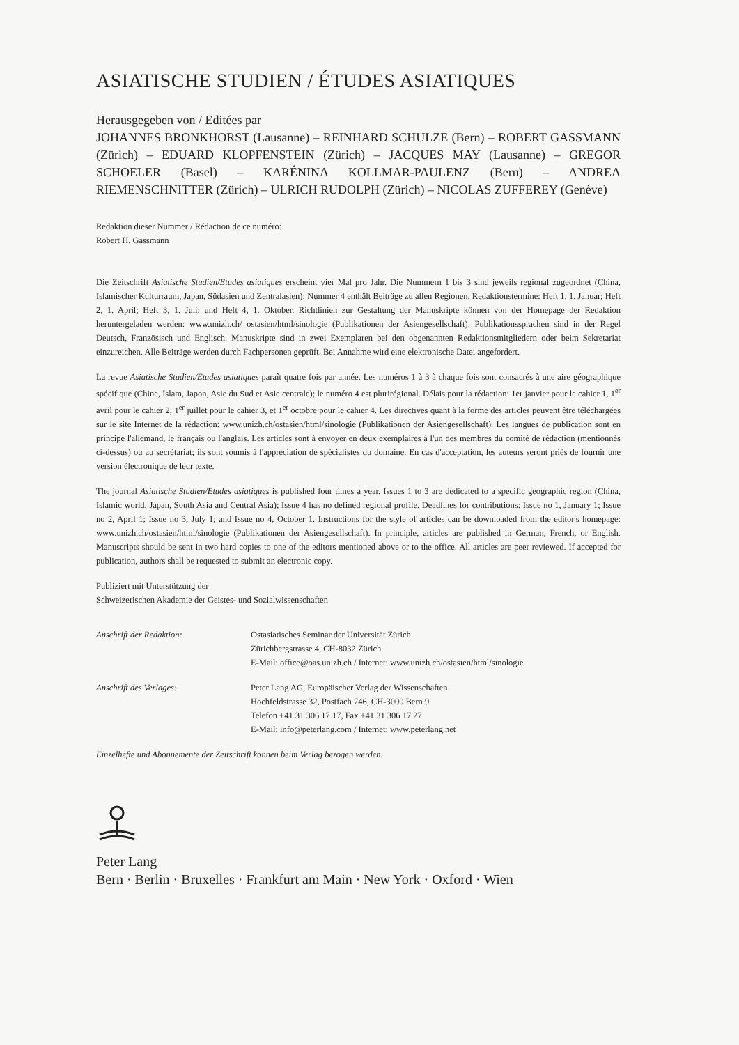ASIATISCHE STUDIEN / ÉTUDES ASIATIQUES
Herausgegeben von / Editées par
JOHANNES BRONKHORST (Lausanne) – REINHARD SCHULZE (Bern) – ROBERT GASSMANN (Zürich) – EDUARD KLOPFENSTEIN (Zürich) – JACQUES MAY (Lausanne) – GREGOR SCHOELER (Basel) – KARÉNINA KOLLMAR-PAULENZ (Bern) – ANDREA RIEMENSCHNITTER (Zürich) – ULRICH RUDOLPH (Zürich) – NICOLAS ZUFFEREY (Genève)
Redaktion dieser Nummer / Rédaction de ce numéro:
Robert H. Gassmann
Die Zeitschrift Asiatische Studien/Etudes asiatiques erscheint vier Mal pro Jahr. Die Nummern 1 bis 3 sind jeweils regional zugeordnet (China, Islamischer Kulturraum, Japan, Südasien und Zentralasien); Nummer 4 enthält Beiträge zu allen Regionen. Redaktionstermine: Heft 1, 1. Januar; Heft 2, 1. April; Heft 3, 1. Juli; und Heft 4, 1. Oktober. Richtlinien zur Gestaltung der Manuskripte können von der Homepage der Redaktion heruntergeladen werden: www.unizh.ch/ ostasien/html/sinologie (Publikationen der Asiengesellschaft). Publikationssprachen sind in der Regel Deutsch, Französisch und Englisch. Manuskripte sind in zwei Exemplaren bei den obgenannten Redaktionsmitgliedern oder beim Sekretariat einzureichen. Alle Beiträge werden durch Fachpersonen geprüft. Bei Annahme wird eine elektronische Datei angefordert.
La revue Asiatische Studien/Etudes asiatiques paraît quatre fois par année. Les numéros 1 à 3 à chaque fois sont consacrés à une aire géographique spécifique (Chine, Islam, Japon, Asie du Sud et Asie centrale); le numéro 4 est plurirégional. Délais pour la rédaction: 1er janvier pour le cahier 1, 1<sup>er</sup> avril pour le cahier 2, 1<sup>er</sup> juillet pour le cahier 3, et 1<sup>er</sup> octobre pour le cahier 4. Les directives quant à la forme des articles peuvent être téléchargées sur le site Internet de la rédaction: www.unizh.ch/ostasien/html/sinologie (Publikationen der Asiengesellschaft). Les langues de publication sont en principe l'allemand, le français ou l'anglais. Les articles sont à envoyer en deux exemplaires à l'un des membres du comité de rédaction (mentionnés ci-dessus) ou au secrétariat; ils sont soumis à l'appréciation de spécialistes du domaine. En cas d'acceptation, les auteurs seront priés de fournir une version électronique de leur texte.
The journal Asiatische Studien/Etudes asiatiques is published four times a year. Issues 1 to 3 are dedicated to a specific geographic region (China, Islamic world, Japan, South Asia and Central Asia); Issue 4 has no defined regional profile. Deadlines for contributions: Issue no 1, January 1; Issue no 2, April 1; Issue no 3, July 1; and Issue no 4, October 1. Instructions for the style of articles can be downloaded from the editor's homepage: www.unizh.ch/ostasien/html/sinologie (Publikationen der Asiengesellschaft). In principle, articles are published in German, French, or English. Manuscripts should be sent in two hard copies to one of the editors mentioned above or to the office. All articles are peer reviewed. If accepted for publication, authors shall be requested to submit an electronic copy.
Publiziert mit Unterstützung der
Schweizerischen Akademie der Geistes- und Sozialwissenschaften
Anschrift der Redaktion: Ostasiatisches Seminar der Universität Zürich
Zürichbergstrasse 4, CH-8032 Zürich
E-Mail: office@oas.unizh.ch / Internet: www.unizh.ch/ostasien/html/sinologie
Anschrift des Verlages: Peter Lang AG, Europäischer Verlag der Wissenschaften
Hochfeldstrasse 32, Postfach 746, CH-3000 Bern 9
Telefon +41 31 306 17 17, Fax +41 31 306 17 27
E-Mail: info@peterlang.com / Internet: www.peterlang.net
Einzelhefte und Abonnemente der Zeitschrift können beim Verlag bezogen werden.
Peter Lang
Bern · Berlin · Bruxelles · Frankfurt am Main · New York · Oxford · Wien